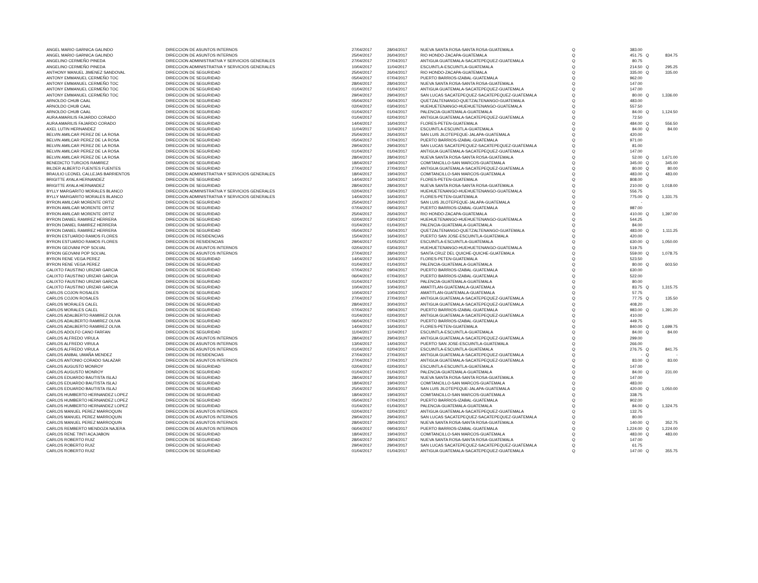| ANGEL MARIO GARNICA GALINDO | DIRECCION DE ASUNTOS INTERNOS | 27/04/2017 | 28/04/2017 | NUEVA SANTA ROSA-SANTA ROSA-GUATEMALA | Q | 383.00 | | |
| ANGEL MARIO GARNICA GALINDO | DIRECCION DE ASUNTOS INTERNOS | 25/04/2017 | 26/04/2017 | RIO HONDO-ZACAPA-GUATEMALA | Q | 451.75 | Q | 834.75 |
| ANGELINO CERMEÑO PINEDA | DIRECCION ADMINISTRATIVA Y SERVICIOS GENERALES | 27/04/2017 | 27/04/2017 | ANTIGUA GUATEMALA-SACATEPEQUEZ-GUATEMALA | Q | 80.75 | | |
| ANGELINO CERMEÑO PINEDA | DIRECCION ADMINISTRATIVA Y SERVICIOS GENERALES | 10/04/2017 | 11/04/2017 | ESCUINTLA-ESCUINTLA-GUATEMALA | Q | 214.50 | Q | 295.25 |
| ANTHONY MANUEL JIMENEZ SANDOVAL | DIRECCION DE SEGURIDAD | 25/04/2017 | 26/04/2017 | RIO HONDO-ZACAPA-GUATEMALA | Q | 335.00 | Q | 335.00 |
| ANTONY EMMANUEL CERMEÑO TOC | DIRECCION DE SEGURIDAD | 05/04/2017 | 07/04/2017 | PUERTO BARRIOS-IZABAL-GUATEMALA | Q | 962.00 | | |
| ANTONY EMMANUEL CERMEÑO TOC | DIRECCION DE SEGURIDAD | 28/04/2017 | 28/04/2017 | NUEVA SANTA ROSA-SANTA ROSA-GUATEMALA | Q | 147.00 | | |
| ANTONY EMMANUEL CERMEÑO TOC | DIRECCION DE SEGURIDAD | 01/04/2017 | 01/04/2017 | ANTIGUA GUATEMALA-SACATEPEQUEZ-GUATEMALA | Q | 147.00 | | |
| ANTONY EMMANUEL CERMEÑO TOC | DIRECCION DE SEGURIDAD | 29/04/2017 | 29/04/2017 | SAN LUCAS SACATEPEQUEZ-SACATEPEQUEZ-GUATEMALA | Q | 80.00 | Q | 1,336.00 |
| ARNOLDO CHUB CAAL | DIRECCION DE SEGURIDAD | 05/04/2017 | 06/04/2017 | QUETZALTENANGO-QUETZALTENANGO-GUATEMALA | Q | 483.00 | | |
| ARNOLDO CHUB CAAL | DIRECCION DE SEGURIDAD | 02/04/2017 | 03/04/2017 | HUEHUETENANGO-HUEHUETENANGO-GUATEMALA | Q | 557.50 | | |
| ARNOLDO CHUB CAAL | DIRECCION DE SEGURIDAD | 01/04/2017 | 01/04/2017 | PALENCIA-GUATEMALA-GUATEMALA | Q | 84.00 | Q | 1,124.50 |
| AURA AMARILIS FAJARDO CORADO | DIRECCION DE SEGURIDAD | 01/04/2017 | 02/04/2017 | ANTIGUA GUATEMALA-SACATEPEQUEZ-GUATEMALA | Q | 72.50 | | |
| AURA AMARILIS FAJARDO CORADO | DIRECCION DE SEGURIDAD | 14/04/2017 | 16/04/2017 | FLORES-PETEN-GUATEMALA | Q | 484.00 | Q | 556.50 |
| AXEL LUTIN HERNANDEZ | DIRECCION DE SEGURIDAD | 11/04/2017 | 11/04/2017 | ESCUINTLA-ESCUINTLA-GUATEMALA | Q | 84.00 | Q | 84.00 |
| BELVIN AMILCAR PEREZ DE LA ROSA | DIRECCION DE SEGURIDAD | 25/04/2017 | 26/04/2017 | SAN LUIS JILOTEPEQUE-JALAPA-GUATEMALA | Q | 420.00 | | |
| BELVIN AMILCAR PEREZ DE LA ROSA | DIRECCION DE SEGURIDAD | 05/04/2017 | 07/04/2017 | PUERTO BARRIOS-IZABAL-GUATEMALA | Q | 971.00 | | |
| BELVIN AMILCAR PEREZ DE LA ROSA | DIRECCION DE SEGURIDAD | 29/04/2017 | 29/04/2017 | SAN LUCAS SACATEPEQUEZ-SACATEPEQUEZ-GUATEMALA | Q | 81.00 | | |
| BELVIN AMILCAR PEREZ DE LA ROSA | DIRECCION DE SEGURIDAD | 01/04/2017 | 01/04/2017 | ANTIGUA GUATEMALA-SACATEPEQUEZ-GUATEMALA | Q | 147.00 | | |
| BELVIN AMILCAR PEREZ DE LA ROSA | DIRECCION DE SEGURIDAD | 28/04/2017 | 28/04/2017 | NUEVA SANTA ROSA-SANTA ROSA-GUATEMALA | Q | 52.00 | Q | 1,671.00 |
| BENEDICTO TURCIOS RAMIREZ | DIRECCION DE SEGURIDAD | 18/04/2017 | 19/04/2017 | COMITANCILLO-SAN MARCOS-GUATEMALA | Q | 345.00 | Q | 345.00 |
| BILDER ALBERTO FUENTES FUENTES | DIRECCION DE SEGURIDAD | 27/04/2017 | 27/04/2017 | ANTIGUA GUATEMALA-SACATEPEQUEZ-GUATEMALA | Q | 80.00 | Q | 80.00 |
| BRAULIO LEONEL CALLEJAS BARRIENTOS | DIRECCION ADMINISTRATIVA Y SERVICIOS GENERALES | 18/04/2017 | 19/04/2017 | COMITANCILLO-SAN MARCOS-GUATEMALA | Q | 483.00 | Q | 483.00 |
| BRIGITTE AYALA HERNANDEZ | DIRECCION DE SEGURIDAD | 14/04/2017 | 16/04/2017 | FLORES-PETEN-GUATEMALA | Q | 808.00 | | |
| BRIGITTE AYALA HERNANDEZ | DIRECCION DE SEGURIDAD | 28/04/2017 | 28/04/2017 | NUEVA SANTA ROSA-SANTA ROSA-GUATEMALA | Q | 210.00 | Q | 1,018.00 |
| BYLLY MARGARITO MORALES BLANCO | DIRECCION ADMINISTRATIVA Y SERVICIOS GENERALES | 02/04/2017 | 03/04/2017 | HUEHUETENANGO-HUEHUETENANGO-GUATEMALA | Q | 556.75 | | |
| BYLLY MARGARITO MORALES BLANCO | DIRECCION ADMINISTRATIVA Y SERVICIOS GENERALES | 14/04/2017 | 16/04/2017 | FLORES-PETEN-GUATEMALA | Q | 775.00 | Q | 1,331.75 |
| BYRON AMILCAR MORENTE ORTIZ | DIRECCION DE SEGURIDAD | 25/04/2017 | 26/04/2017 | SAN LUIS JILOTEPEQUE-JALAPA-GUATEMALA | Q | - | | |
| BYRON AMILCAR MORENTE ORTIZ | DIRECCION DE SEGURIDAD | 07/04/2017 | 09/04/2017 | PUERTO BARRIOS-IZABAL-GUATEMALA | Q | 987.00 | | |
| BYRON AMILCAR MORENTE ORTIZ | DIRECCION DE SEGURIDAD | 25/04/2017 | 26/04/2017 | RIO HONDO-ZACAPA-GUATEMALA | Q | 410.00 | Q | 1,397.00 |
| BYRON DANIEL RAMIREZ HERRERA | DIRECCION DE SEGURIDAD | 02/04/2017 | 03/04/2017 | HUEHUETENANGO-HUEHUETENANGO-GUATEMALA | Q | 544.25 | | |
| BYRON DANIEL RAMIREZ HERRERA | DIRECCION DE SEGURIDAD | 01/04/2017 | 01/04/2017 | PALENCIA-GUATEMALA-GUATEMALA | Q | 84.00 | | |
| BYRON DANIEL RAMIREZ HERRERA | DIRECCION DE SEGURIDAD | 05/04/2017 | 06/04/2017 | QUETZALTENANGO-QUETZALTENANGO-GUATEMALA | Q | 483.00 | Q | 1,111.25 |
| BYRON ESTUARDO RAMOS FLORES | DIRECCION DE RESIDENCIAS | 15/04/2017 | 16/04/2017 | PUERTO SAN JOSE-ESCUINTLA-GUATEMALA | Q | 420.00 | | |
| BYRON ESTUARDO RAMOS FLORES | DIRECCION DE RESIDENCIAS | 29/04/2017 | 01/05/2017 | ESCUINTLA-ESCUINTLA-GUATEMALA | Q | 630.00 | Q | 1,050.00 |
| BYRON GEOVANI POP SOLVAL | DIRECCION DE ASUNTOS INTERNOS | 02/04/2017 | 03/04/2017 | HUEHUETENANGO-HUEHUETENANGO-GUATEMALA | Q | 519.75 | | |
| BYRON GEOVANI POP SOLVAL | DIRECCION DE ASUNTOS INTERNOS | 27/04/2017 | 28/04/2017 | SANTA CRUZ DEL QUICHE-QUICHE-GUATEMALA | Q | 559.00 | Q | 1,078.75 |
| BYRON RENE VEGA PEREZ | DIRECCION DE SEGURIDAD | 14/04/2017 | 16/04/2017 | FLORES-PETEN-GUATEMALA | Q | 523.50 | | |
| BYRON RENE VEGA PEREZ | DIRECCION DE SEGURIDAD | 01/04/2017 | 01/04/2017 | PALENCIA-GUATEMALA-GUATEMALA | Q | 80.00 | Q | 603.50 |
| CALIXTO FAUSTINO URIZAR GARCIA | DIRECCION DE SEGURIDAD | 07/04/2017 | 09/04/2017 | PUERTO BARRIOS-IZABAL-GUATEMALA | Q | 630.00 | | |
| CALIXTO FAUSTINO URIZAR GARCIA | DIRECCION DE SEGURIDAD | 06/04/2017 | 07/04/2017 | PUERTO BARRIOS-IZABAL-GUATEMALA | Q | 522.00 | | |
| CALIXTO FAUSTINO URIZAR GARCIA | DIRECCION DE SEGURIDAD | 01/04/2017 | 01/04/2017 | PALENCIA-GUATEMALA-GUATEMALA | Q | 80.00 | | |
| CALIXTO FAUSTINO URIZAR GARCIA | DIRECCION DE SEGURIDAD | 10/04/2017 | 10/04/2017 | AMATITLAN-GUATEMALA-GUATEMALA | Q | 83.75 | Q | 1,315.75 |
| CARLOS COJON ROSALES | DIRECCION DE SEGURIDAD | 10/04/2017 | 10/04/2017 | AMATITLAN-GUATEMALA-GUATEMALA | Q | 57.75 | | |
| CARLOS COJON ROSALES | DIRECCION DE SEGURIDAD | 27/04/2017 | 27/04/2017 | ANTIGUA GUATEMALA-SACATEPEQUEZ-GUATEMALA | Q | 77.75 | Q | 135.50 |
| CARLOS MORALES CALEL | DIRECCION DE SEGURIDAD | 28/04/2017 | 30/04/2017 | ANTIGUA GUATEMALA-SACATEPEQUEZ-GUATEMALA | Q | 408.20 | | |
| CARLOS MORALES CALEL | DIRECCION DE SEGURIDAD | 07/04/2017 | 09/04/2017 | PUERTO BARRIOS-IZABAL-GUATEMALA | Q | 983.00 | Q | 1,391.20 |
| CARLOS ADALBERTO RAMIREZ OLIVA | DIRECCION DE SEGURIDAD | 01/04/2017 | 02/04/2017 | ANTIGUA GUATEMALA-SACATEPEQUEZ-GUATEMALA | Q | 410.00 | | |
| CARLOS ADALBERTO RAMIREZ OLIVA | DIRECCION DE SEGURIDAD | 06/04/2017 | 07/04/2017 | PUERTO BARRIOS-IZABAL-GUATEMALA | Q | 449.75 | | |
| CARLOS ADALBERTO RAMIREZ OLIVA | DIRECCION DE SEGURIDAD | 14/04/2017 | 16/04/2017 | FLORES-PETEN-GUATEMALA | Q | 840.00 | Q | 1,699.75 |
| CARLOS ADOLFO CANO FARFAN | DIRECCION DE SEGURIDAD | 11/04/2017 | 11/04/2017 | ESCUINTLA-ESCUINTLA-GUATEMALA | Q | 84.00 | Q | 84.00 |
| CARLOS ALFREDO VIRULA | DIRECCION DE ASUNTOS INTERNOS | 28/04/2017 | 29/04/2017 | ANTIGUA GUATEMALA-SACATEPEQUEZ-GUATEMALA | Q | 299.00 | | |
| CARLOS ALFREDO VIRULA | DIRECCION DE ASUNTOS INTERNOS | 13/04/2017 | 14/04/2017 | PUERTO SAN JOSE-ESCUINTLA-GUATEMALA | Q | 266.00 | | |
| CARLOS ALFREDO VIRULA | DIRECCION DE ASUNTOS INTERNOS | 01/04/2017 | 02/04/2017 | ESCUINTLA-ESCUINTLA-GUATEMALA | Q | 276.75 | Q | 841.75 |
| CARLOS ANIBAL UMAÑA MENDEZ | DIRECCION DE RESIDENCIAS | 27/04/2017 | 27/04/2017 | ANTIGUA GUATEMALA-SACATEPEQUEZ-GUATEMALA | Q | - | Q | - |
| CARLOS ANTONIO CORADO SALAZAR | DIRECCION DE ASUNTOS INTERNOS | 27/04/2017 | 27/04/2017 | ANTIGUA GUATEMALA-SACATEPEQUEZ-GUATEMALA | Q | 83.00 | Q | 83.00 |
| CARLOS AUGUSTO MONROY | DIRECCION DE SEGURIDAD | 02/04/2017 | 02/04/2017 | ESCUINTLA-ESCUINTLA-GUATEMALA | Q | 147.00 | | |
| CARLOS AUGUSTO MONROY | DIRECCION DE SEGURIDAD | 01/04/2017 | 01/04/2017 | PALENCIA-GUATEMALA-GUATEMALA | Q | 84.00 | Q | 231.00 |
| CARLOS EDUARDO BAUTISTA ISLAJ | DIRECCION DE SEGURIDAD | 28/04/2017 | 28/04/2017 | NUEVA SANTA ROSA-SANTA ROSA-GUATEMALA | Q | 147.00 | | |
| CARLOS EDUARDO BAUTISTA ISLAJ | DIRECCION DE SEGURIDAD | 18/04/2017 | 19/04/2017 | COMITANCILLO-SAN MARCOS-GUATEMALA | Q | 483.00 | | |
| CARLOS EDUARDO BAUTISTA ISLAJ | DIRECCION DE SEGURIDAD | 25/04/2017 | 26/04/2017 | SAN LUIS JILOTEPEQUE-JALAPA-GUATEMALA | Q | 420.00 | Q | 1,050.00 |
| CARLOS HUMBERTO HERNANDEZ LOPEZ | DIRECCION DE SEGURIDAD | 18/04/2017 | 19/04/2017 | COMITANCILLO-SAN MARCOS-GUATEMALA | Q | 338.75 | | |
| CARLOS HUMBERTO HERNANDEZ LOPEZ | DIRECCION DE SEGURIDAD | 05/04/2017 | 07/04/2017 | PUERTO BARRIOS-IZABAL-GUATEMALA | Q | 902.00 | | |
| CARLOS HUMBERTO HERNANDEZ LOPEZ | DIRECCION DE SEGURIDAD | 01/04/2017 | 01/04/2017 | PALENCIA-GUATEMALA-GUATEMALA | Q | 84.00 | Q | 1,324.75 |
| CARLOS MANUEL PEREZ MARROQUIN | DIRECCION DE ASUNTOS INTERNOS | 02/04/2017 | 02/04/2017 | ANTIGUA GUATEMALA-SACATEPEQUEZ-GUATEMALA | Q | 132.75 | | |
| CARLOS MANUEL PEREZ MARROQUIN | DIRECCION DE ASUNTOS INTERNOS | 29/04/2017 | 29/04/2017 | SAN LUCAS SACATEPEQUEZ-SACATEPEQUEZ-GUATEMALA | Q | 80.00 | | |
| CARLOS MANUEL PEREZ MARROQUIN | DIRECCION DE ASUNTOS INTERNOS | 28/04/2017 | 28/04/2017 | NUEVA SANTA ROSA-SANTA ROSA-GUATEMALA | Q | 140.00 | Q | 352.75 |
| CARLOS REMBERTO MENDOZA NAJERA | DIRECCION DE ASUNTOS INTERNOS | 06/04/2017 | 09/04/2017 | PUERTO BARRIOS-IZABAL-GUATEMALA | Q | 1,224.00 | Q | 1,224.00 |
| CARLOS RENE TINTI ACAJABON | DIRECCION DE SEGURIDAD | 18/04/2017 | 19/04/2017 | COMITANCILLO-SAN MARCOS-GUATEMALA | Q | 483.00 | Q | 483.00 |
| CARLOS ROBERTO RUIZ | DIRECCION DE SEGURIDAD | 28/04/2017 | 28/04/2017 | NUEVA SANTA ROSA-SANTA ROSA-GUATEMALA | Q | 147.00 | | |
| CARLOS ROBERTO RUIZ | DIRECCION DE SEGURIDAD | 29/04/2017 | 29/04/2017 | SAN LUCAS SACATEPEQUEZ-SACATEPEQUEZ-GUATEMALA | Q | 61.75 | | |
| CARLOS ROBERTO RUIZ | DIRECCION DE SEGURIDAD | 01/04/2017 | 01/04/2017 | ANTIGUA GUATEMALA-SACATEPEQUEZ-GUATEMALA | Q | 147.00 | Q | 355.75 |